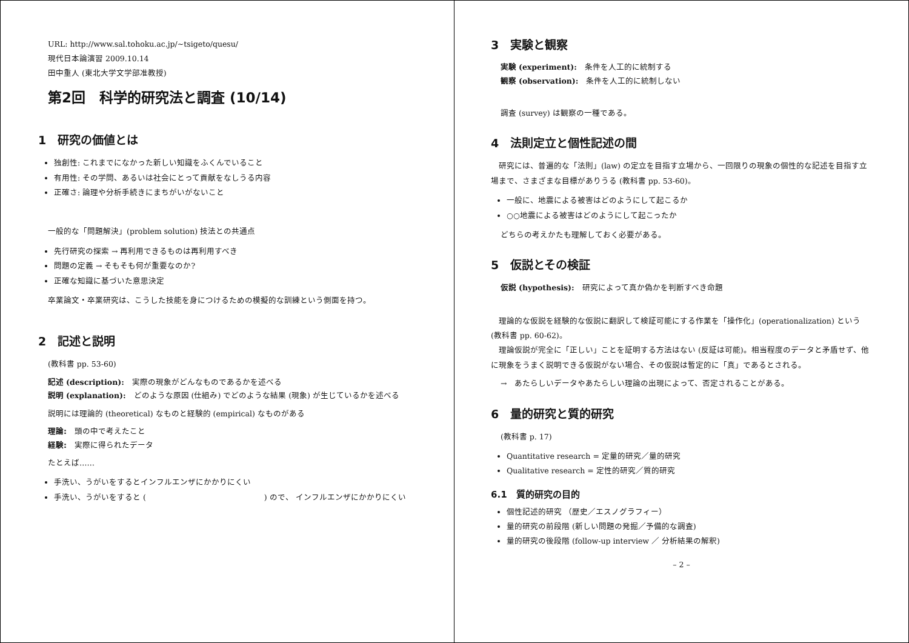URL: http://www.sal.tohoku.ac.jp/~tsigeto/quesu/
現代日本論演習 2009.10.14
田中重人 (東北大学文学部准教授)
第2回　科学的研究法と調査 (10/14)
1　研究の価値とは
独創性: これまでになかった新しい知識をふくんでいること
有用性: その学問、あるいは社会にとって貢献をなしうる内容
正確さ: 論理や分析手続きにまちがいがないこと
一般的な「問題解決」(problem solution) 技法との共通点
先行研究の探索 → 再利用できるものは再利用すべき
問題の定義 → そもそも何が重要なのか?
正確な知識に基づいた意思決定
卒業論文・卒業研究は、こうした技能を身につけるための模擬的な訓練という側面を持つ。
2　記述と説明
(教科書 pp. 53-60)
記述 (description):　実際の現象がどんなものであるかを述べる
説明 (explanation):　どのような原因 (仕組み) でどのような結果 (現象) が生じているかを述べる
説明には理論的 (theoretical) なものと経験的 (empirical) なものがある
理論:　頭の中で考えたこと
経験:　実際に得られたデータ
たとえば……
手洗い、うがいをするとインフルエンザにかかりにくい
手洗い、うがいをすると (　　　　　　　　　　　　　　　) ので、 インフルエンザにかかりにくい
3　実験と観察
実験 (experiment):　条件を人工的に統制する
観察 (observation):　条件を人工的に統制しない
調査 (survey) は観察の一種である。
4　法則定立と個性記述の間
　研究には、普遍的な「法則」(law) の定立を目指す立場から、一回限りの現象の個性的な記述を目指す立場まで、さまざまな目標がありうる (教科書 pp. 53-60)。
一般に、地震による被害はどのようにして起こるか
○○地震による被害はどのようにして起こったか
どちらの考えかたも理解しておく必要がある。
5　仮説とその検証
仮説 (hypothesis):　研究によって真か偽かを判断すべき命題
　理論的な仮説を経験的な仮説に翻訳して検証可能にする作業を「操作化」(operationalization) という (教科書 pp. 60-62)。
　理論仮説が完全に「正しい」ことを証明する方法はない (反証は可能)。相当程度のデータと矛盾せず、他に現象をうまく説明できる仮説がない場合、その仮説は暫定的に「真」であるとされる。
→　あたらしいデータやあたらしい理論の出現によって、否定されることがある。
6　量的研究と質的研究
(教科書 p. 17)
Quantitative research = 定量的研究／量的研究
Qualitative research = 定性的研究／質的研究
6.1　質的研究の目的
個性記述的研究 （歴史／エスノグラフィー）
量的研究の前段階 (新しい問題の発掘／予備的な調査)
量的研究の後段階 (follow-up interview ／ 分析結果の解釈)
– 2 –